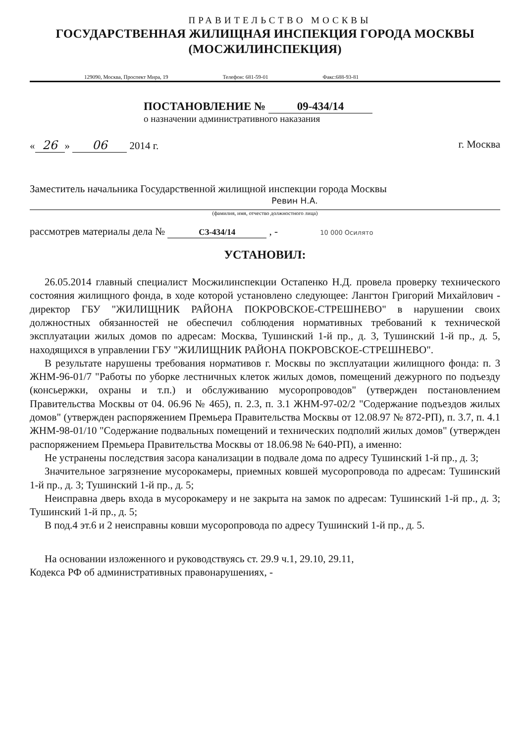ПРАВИТЕЛЬСТВО МОСКВЫ
ГОСУДАРСТВЕННАЯ ЖИЛИЩНАЯ ИНСПЕКЦИЯ ГОРОДА МОСКВЫ
(МОСЖИЛИНСПЕКЦИЯ)
129090, Москва, Проспект Мира, 19 Телефон: 681-59-01 Факс:688-93-81
ПОСТАНОВЛЕНИЕ № 09-434/14
о назначении административного наказания
« 26 » 06 2014 г. г. Москва
Заместитель начальника Государственной жилищной инспекции города Москвы
Ревин Н.А.
(фамилия, имя, отчество должностного лица)
рассмотрев материалы дела № СЗ-434/14 , - 10 000 Осилято
УСТАНОВИЛ:
26.05.2014 главный специалист Мосжилинспекции Остапенко Н.Д. провела проверку технического состояния жилищного фонда, в ходе которой установлено следующее: Лангтон Григорий Михайлович - директор ГБУ "ЖИЛИЩНИК РАЙОНА ПОКРОВСКОЕ-СТРЕШНЕВО" в нарушении своих должностных обязанностей не обеспечил соблюдения нормативных требований к технической эксплуатации жилых домов по адресам: Москва, Тушинский 1-й пр., д. 3, Тушинский 1-й пр., д. 5, находящихся в управлении ГБУ "ЖИЛИЩНИК РАЙОНА ПОКРОВСКОЕ-СТРЕШНЕВО".
В результате нарушены требования нормативов г. Москвы по эксплуатации жилищного фонда: п. 3 ЖНМ-96-01/7 "Работы по уборке лестничных клеток жилых домов, помещений дежурного по подъезду (консьержки, охраны и т.п.) и обслуживанию мусоропроводов" (утвержден постановлением Правительства Москвы от 04. 06.96 № 465), п. 2.3, п. 3.1 ЖНМ-97-02/2 "Содержание подъездов жилых домов" (утвержден распоряжением Премьера Правительства Москвы от 12.08.97 № 872-РП), п. 3.7, п. 4.1 ЖНМ-98-01/10 "Содержание подвальных помещений и технических подполий жилых домов" (утвержден распоряжением Премьера Правительства Москвы от 18.06.98 № 640-РП), а именно:
Не устранены последствия засора канализации в подвале дома по адресу Тушинский 1-й пр., д. 3;
Значительное загрязнение мусорокамеры, приемных ковшей мусоропровода по адресам: Тушинский 1-й пр., д. 3; Тушинский 1-й пр., д. 5;
Неисправна дверь входа в мусорокамеру и не закрыта на замок по адресам: Тушинский 1-й пр., д. 3; Тушинский 1-й пр., д. 5;
В под.4 эт.6 и 2 неисправны ковши мусоропровода по адресу Тушинский 1-й пр., д. 5.
На основании изложенного и руководствуясь ст. 29.9 ч.1, 29.10, 29.11,
Кодекса РФ об административных правонарушениях, -